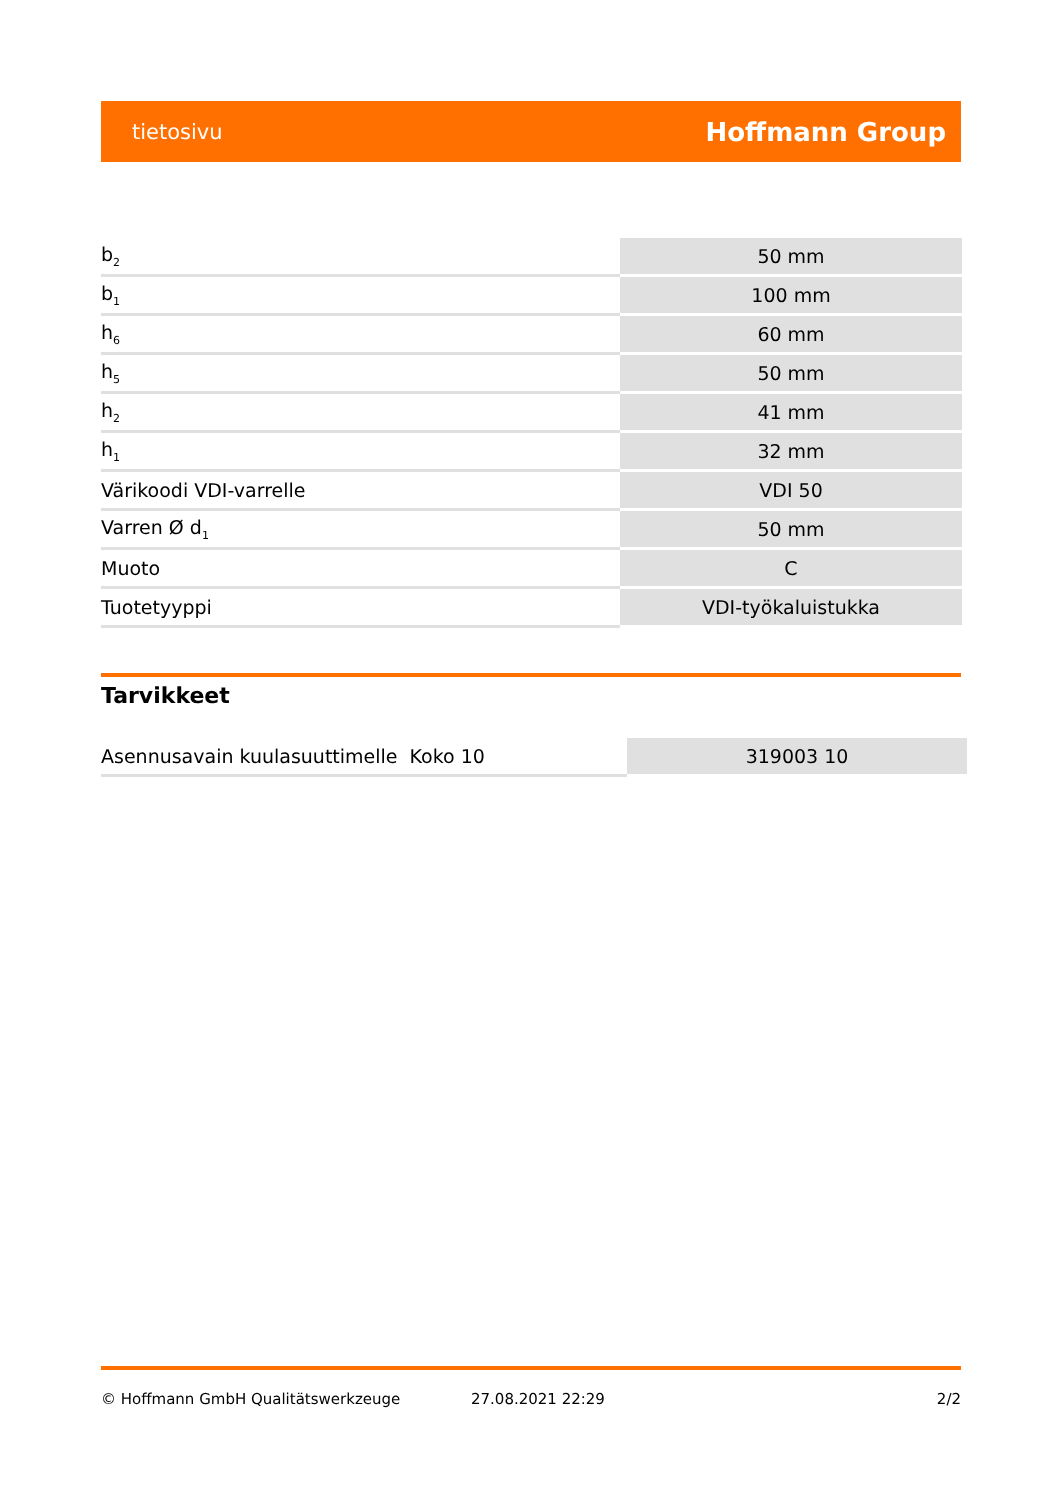tietosivu Hoffmann Group
| b<sub>2</sub> | 50 mm |
| b<sub>1</sub> | 100 mm |
| h<sub>6</sub> | 60 mm |
| h<sub>5</sub> | 50 mm |
| h<sub>2</sub> | 41 mm |
| h<sub>1</sub> | 32 mm |
| Värikoodi VDI-varrelle | VDI 50 |
| Varren Ø d<sub>1</sub> | 50 mm |
| Muoto | C |
| Tuotetyyppi | VDI-työkaluistukka |
Tarvikkeet
| Asennusavain kuulasuuttimelle Koko 10 | 319003 10 |
© Hoffmann GmbH Qualitätswerkzeuge 27.08.2021 22:29 2/2